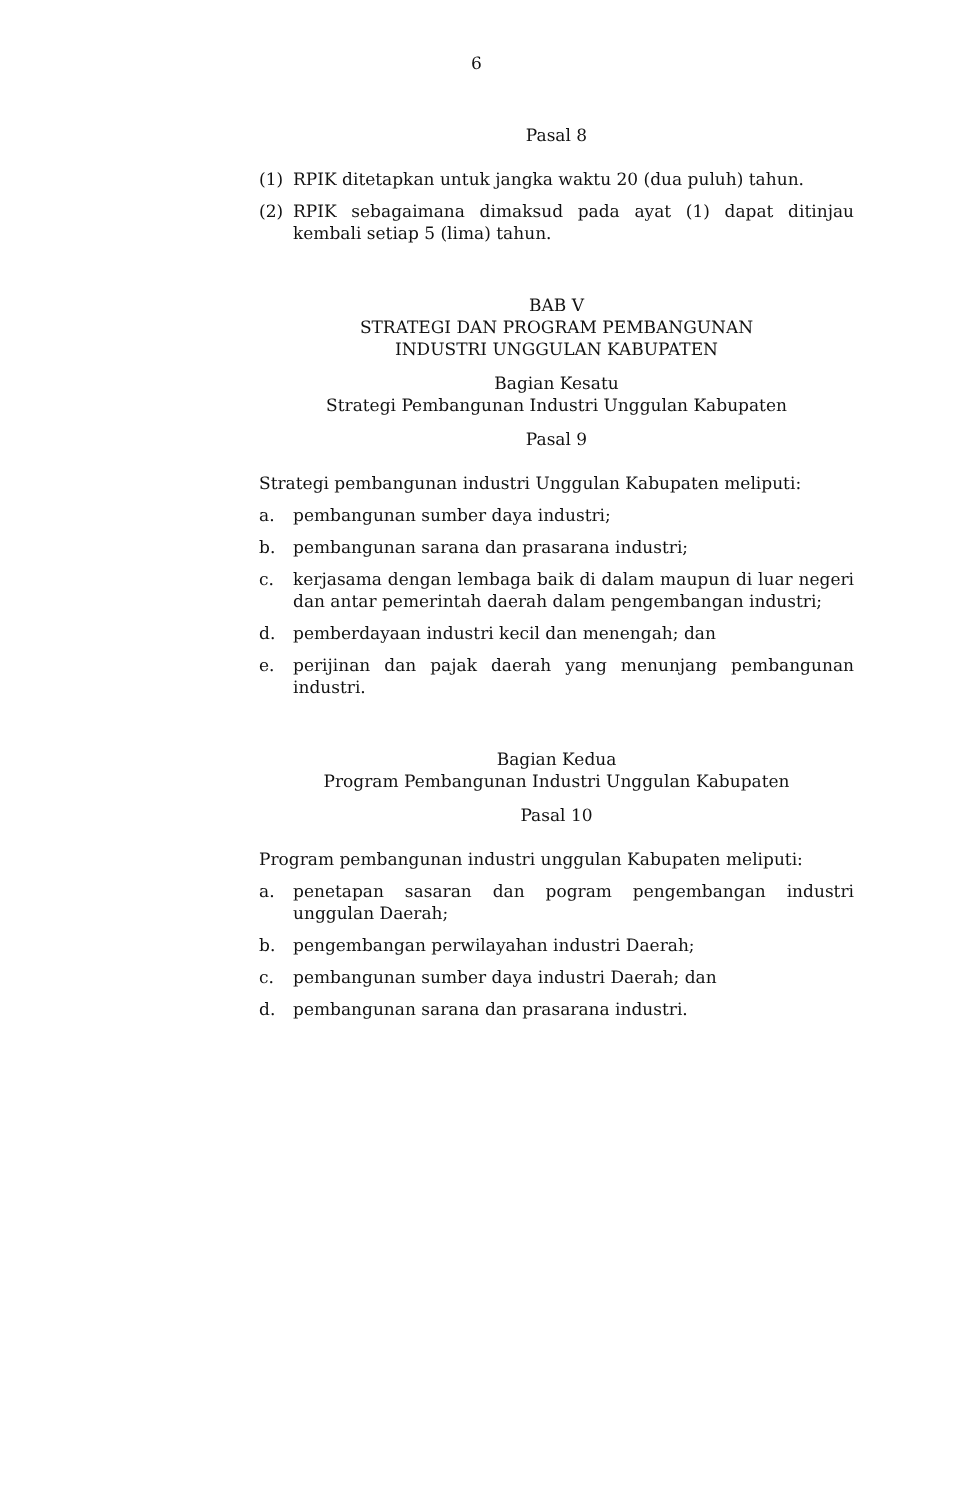6
Pasal 8
(1) RPIK ditetapkan untuk jangka waktu 20 (dua puluh) tahun.
(2) RPIK sebagaimana dimaksud pada ayat (1) dapat ditinjau kembali setiap 5 (lima) tahun.
BAB V
STRATEGI DAN PROGRAM PEMBANGUNAN
INDUSTRI UNGGULAN KABUPATEN
Bagian Kesatu
Strategi Pembangunan Industri Unggulan Kabupaten
Pasal 9
Strategi pembangunan industri Unggulan Kabupaten meliputi:
a. pembangunan sumber daya industri;
b. pembangunan sarana dan prasarana industri;
c. kerjasama dengan lembaga baik di dalam maupun di luar negeri dan antar pemerintah daerah dalam pengembangan industri;
d. pemberdayaan industri kecil dan menengah; dan
e. perijinan dan pajak daerah yang menunjang pembangunan industri.
Bagian Kedua
Program Pembangunan Industri Unggulan Kabupaten
Pasal 10
Program pembangunan industri unggulan Kabupaten meliputi:
a. penetapan sasaran dan pogram pengembangan industri unggulan Daerah;
b. pengembangan perwilayahan industri Daerah;
c. pembangunan sumber daya industri Daerah; dan
d. pembangunan sarana dan prasarana industri.